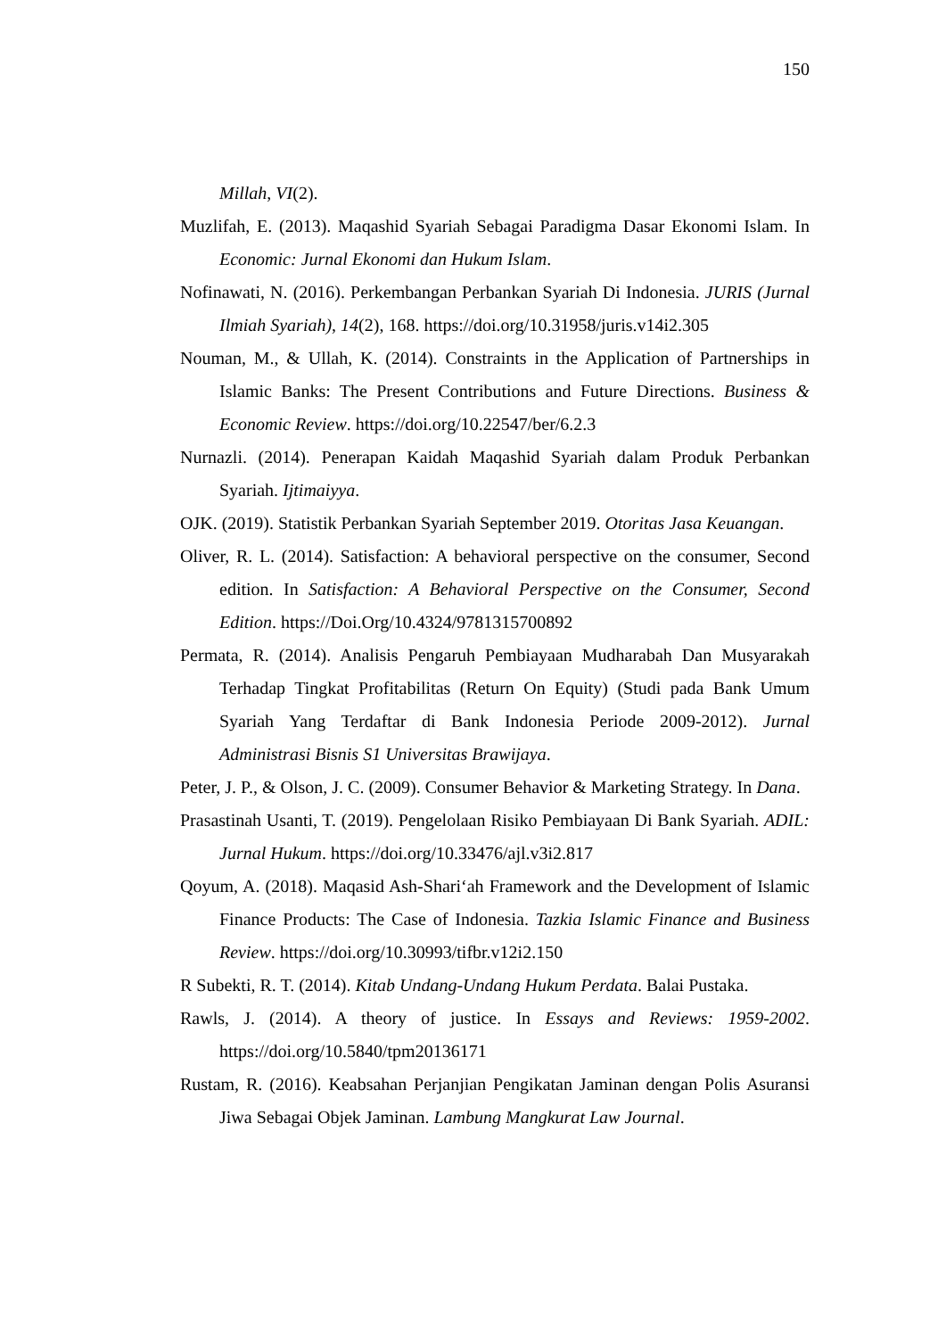150
Millah, VI(2).
Muzlifah, E. (2013). Maqashid Syariah Sebagai Paradigma Dasar Ekonomi Islam. In Economic: Jurnal Ekonomi dan Hukum Islam.
Nofinawati, N. (2016). Perkembangan Perbankan Syariah Di Indonesia. JURIS (Jurnal Ilmiah Syariah), 14(2), 168. https://doi.org/10.31958/juris.v14i2.305
Nouman, M., & Ullah, K. (2014). Constraints in the Application of Partnerships in Islamic Banks: The Present Contributions and Future Directions. Business & Economic Review. https://doi.org/10.22547/ber/6.2.3
Nurnazli. (2014). Penerapan Kaidah Maqashid Syariah dalam Produk Perbankan Syariah. Ijtimaiyya.
OJK. (2019). Statistik Perbankan Syariah September 2019. Otoritas Jasa Keuangan.
Oliver, R. L. (2014). Satisfaction: A behavioral perspective on the consumer, Second edition. In Satisfaction: A Behavioral Perspective on the Consumer, Second Edition. https://Doi.Org/10.4324/9781315700892
Permata, R. (2014). Analisis Pengaruh Pembiayaan Mudharabah Dan Musyarakah Terhadap Tingkat Profitabilitas (Return On Equity) (Studi pada Bank Umum Syariah Yang Terdaftar di Bank Indonesia Periode 2009-2012). Jurnal Administrasi Bisnis S1 Universitas Brawijaya.
Peter, J. P., & Olson, J. C. (2009). Consumer Behavior & Marketing Strategy. In Dana.
Prasastinah Usanti, T. (2019). Pengelolaan Risiko Pembiayaan Di Bank Syariah. ADIL: Jurnal Hukum. https://doi.org/10.33476/ajl.v3i2.817
Qoyum, A. (2018). Maqasid Ash-Shari‘ah Framework and the Development of Islamic Finance Products: The Case of Indonesia. Tazkia Islamic Finance and Business Review. https://doi.org/10.30993/tifbr.v12i2.150
R Subekti, R. T. (2014). Kitab Undang-Undang Hukum Perdata. Balai Pustaka.
Rawls, J. (2014). A theory of justice. In Essays and Reviews: 1959-2002. https://doi.org/10.5840/tpm20136171
Rustam, R. (2016). Keabsahan Perjanjian Pengikatan Jaminan dengan Polis Asuransi Jiwa Sebagai Objek Jaminan. Lambung Mangkurat Law Journal.